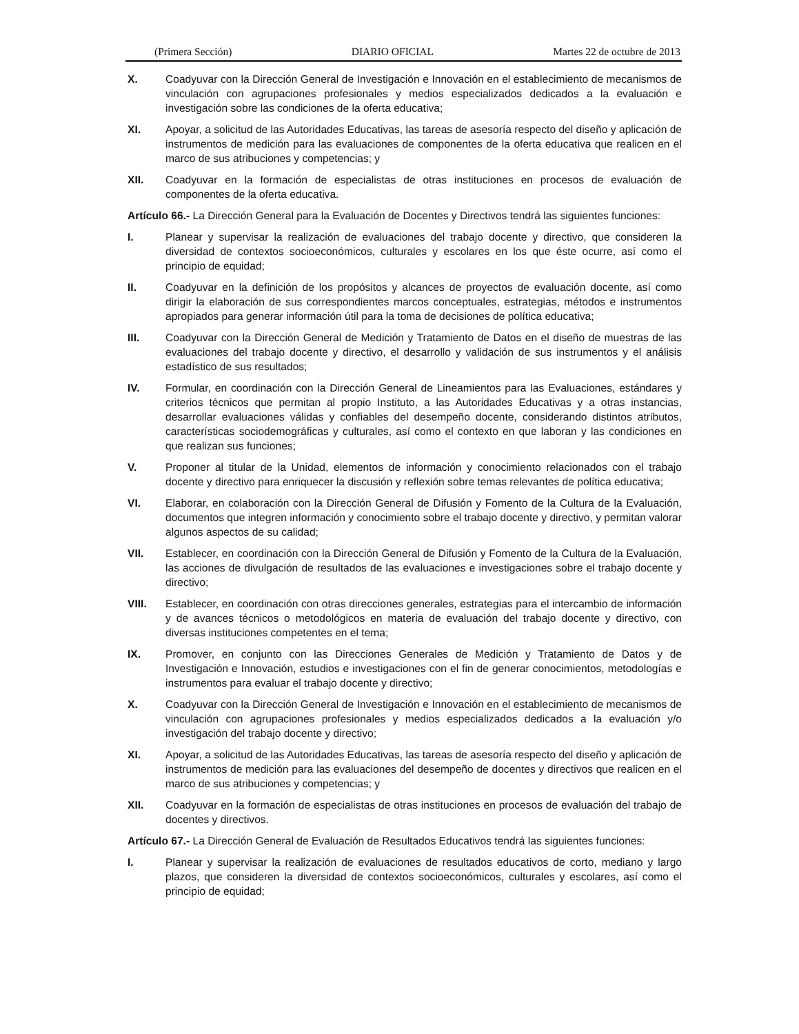(Primera Sección) DIARIO OFICIAL Martes 22 de octubre de 2013
X. Coadyuvar con la Dirección General de Investigación e Innovación en el establecimiento de mecanismos de vinculación con agrupaciones profesionales y medios especializados dedicados a la evaluación e investigación sobre las condiciones de la oferta educativa;
XI. Apoyar, a solicitud de las Autoridades Educativas, las tareas de asesoría respecto del diseño y aplicación de instrumentos de medición para las evaluaciones de componentes de la oferta educativa que realicen en el marco de sus atribuciones y competencias; y
XII. Coadyuvar en la formación de especialistas de otras instituciones en procesos de evaluación de componentes de la oferta educativa.
Artículo 66.- La Dirección General para la Evaluación de Docentes y Directivos tendrá las siguientes funciones:
I. Planear y supervisar la realización de evaluaciones del trabajo docente y directivo, que consideren la diversidad de contextos socioeconómicos, culturales y escolares en los que éste ocurre, así como el principio de equidad;
II. Coadyuvar en la definición de los propósitos y alcances de proyectos de evaluación docente, así como dirigir la elaboración de sus correspondientes marcos conceptuales, estrategias, métodos e instrumentos apropiados para generar información útil para la toma de decisiones de política educativa;
III. Coadyuvar con la Dirección General de Medición y Tratamiento de Datos en el diseño de muestras de las evaluaciones del trabajo docente y directivo, el desarrollo y validación de sus instrumentos y el análisis estadístico de sus resultados;
IV. Formular, en coordinación con la Dirección General de Lineamientos para las Evaluaciones, estándares y criterios técnicos que permitan al propio Instituto, a las Autoridades Educativas y a otras instancias, desarrollar evaluaciones válidas y confiables del desempeño docente, considerando distintos atributos, características sociodemográficas y culturales, así como el contexto en que laboran y las condiciones en que realizan sus funciones;
V. Proponer al titular de la Unidad, elementos de información y conocimiento relacionados con el trabajo docente y directivo para enriquecer la discusión y reflexión sobre temas relevantes de política educativa;
VI. Elaborar, en colaboración con la Dirección General de Difusión y Fomento de la Cultura de la Evaluación, documentos que integren información y conocimiento sobre el trabajo docente y directivo, y permitan valorar algunos aspectos de su calidad;
VII. Establecer, en coordinación con la Dirección General de Difusión y Fomento de la Cultura de la Evaluación, las acciones de divulgación de resultados de las evaluaciones e investigaciones sobre el trabajo docente y directivo;
VIII. Establecer, en coordinación con otras direcciones generales, estrategias para el intercambio de información y de avances técnicos o metodológicos en materia de evaluación del trabajo docente y directivo, con diversas instituciones competentes en el tema;
IX. Promover, en conjunto con las Direcciones Generales de Medición y Tratamiento de Datos y de Investigación e Innovación, estudios e investigaciones con el fin de generar conocimientos, metodologías e instrumentos para evaluar el trabajo docente y directivo;
X. Coadyuvar con la Dirección General de Investigación e Innovación en el establecimiento de mecanismos de vinculación con agrupaciones profesionales y medios especializados dedicados a la evaluación y/o investigación del trabajo docente y directivo;
XI. Apoyar, a solicitud de las Autoridades Educativas, las tareas de asesoría respecto del diseño y aplicación de instrumentos de medición para las evaluaciones del desempeño de docentes y directivos que realicen en el marco de sus atribuciones y competencias; y
XII. Coadyuvar en la formación de especialistas de otras instituciones en procesos de evaluación del trabajo de docentes y directivos.
Artículo 67.- La Dirección General de Evaluación de Resultados Educativos tendrá las siguientes funciones:
I. Planear y supervisar la realización de evaluaciones de resultados educativos de corto, mediano y largo plazos, que consideren la diversidad de contextos socioeconómicos, culturales y escolares, así como el principio de equidad;